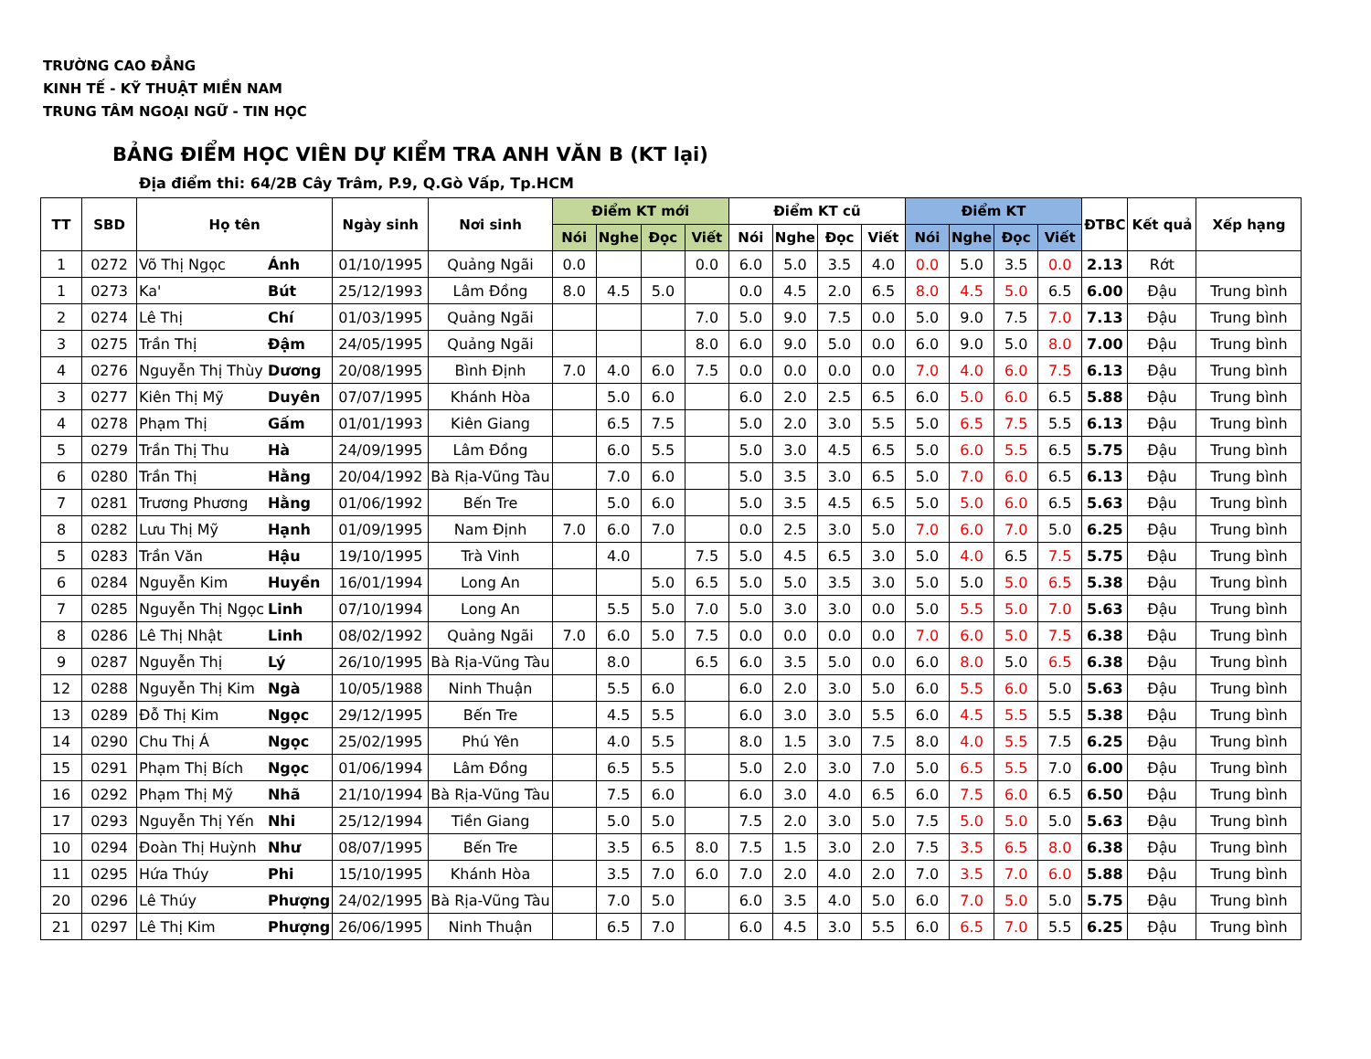TRƯỜNG CAO ĐẲNG
KINH TẾ - KỸ THUẬT MIỀN NAM
TRUNG TÂM NGOẠI NGỮ - TIN HỌC
BẢNG ĐIỂM HỌC VIÊN DỰ KIỂM TRA ANH VĂN B (KT lại)
Địa điểm thi: 64/2B Cây Trâm, P.9, Q.Gò Vấp, Tp.HCM
| TT | SBD | Họ tên | | Ngày sinh | Nơi sinh | Điểm KT mới | | | | Điểm KT cũ | | | | Điểm KT | | | | ĐTBC | Kết quả | Xếp hạng |
| --- | --- | --- | --- | --- | --- | --- | --- | --- | --- | --- | --- | --- | --- | --- | --- | --- | --- | --- | --- | --- |
| | | | | | | Nói | Nghe | Đọc | Viết | Nói | Nghe | Đọc | Viết | Nói | Nghe | Đọc | Viết | | | |
| 1 | 0272 | Võ Thị Ngọc | Ánh | 01/10/1995 | Quảng Ngãi | 0.0 | | | 0.0 | 6.0 | 5.0 | 3.5 | 4.0 | 0.0 | 5.0 | 3.5 | 0.0 | 2.13 | Rớt | |
| 1 | 0273 | Ka' | Bút | 25/12/1993 | Lâm Đồng | 8.0 | 4.5 | 5.0 | | 0.0 | 4.5 | 2.0 | 6.5 | 8.0 | 4.5 | 5.0 | 6.5 | 6.00 | Đậu | Trung bình |
| 2 | 0274 | Lê Thị | Chí | 01/03/1995 | Quảng Ngãi | | | | 7.0 | 5.0 | 9.0 | 7.5 | 0.0 | 5.0 | 9.0 | 7.5 | 7.0 | 7.13 | Đậu | Trung bình |
| 3 | 0275 | Trần Thị | Đậm | 24/05/1995 | Quảng Ngãi | | | | 8.0 | 6.0 | 9.0 | 5.0 | 0.0 | 6.0 | 9.0 | 5.0 | 8.0 | 7.00 | Đậu | Trung bình |
| 4 | 0276 | Nguyễn Thị Thùy | Dương | 20/08/1995 | Bình Định | 7.0 | 4.0 | 6.0 | 7.5 | 0.0 | 0.0 | 0.0 | 0.0 | 7.0 | 4.0 | 6.0 | 7.5 | 6.13 | Đậu | Trung bình |
| 3 | 0277 | Kiên Thị Mỹ | Duyên | 07/07/1995 | Khánh Hòa | | 5.0 | 6.0 | | 6.0 | 2.0 | 2.5 | 6.5 | 6.0 | 5.0 | 6.0 | 6.5 | 5.88 | Đậu | Trung bình |
| 4 | 0278 | Phạm Thị | Gấm | 01/01/1993 | Kiên Giang | | 6.5 | 7.5 | | 5.0 | 2.0 | 3.0 | 5.5 | 5.0 | 6.5 | 7.5 | 5.5 | 6.13 | Đậu | Trung bình |
| 5 | 0279 | Trần Thị Thu | Hà | 24/09/1995 | Lâm Đồng | | 6.0 | 5.5 | | 5.0 | 3.0 | 4.5 | 6.5 | 5.0 | 6.0 | 5.5 | 6.5 | 5.75 | Đậu | Trung bình |
| 6 | 0280 | Trần Thị | Hằng | 20/04/1992 | Bà Rịa-Vũng Tàu | | 7.0 | 6.0 | | 5.0 | 3.5 | 3.0 | 6.5 | 5.0 | 7.0 | 6.0 | 6.5 | 6.13 | Đậu | Trung bình |
| 7 | 0281 | Trương Phương | Hằng | 01/06/1992 | Bến Tre | | 5.0 | 6.0 | | 5.0 | 3.5 | 4.5 | 6.5 | 5.0 | 5.0 | 6.0 | 6.5 | 5.63 | Đậu | Trung bình |
| 8 | 0282 | Lưu Thị Mỹ | Hạnh | 01/09/1995 | Nam Định | 7.0 | 6.0 | 7.0 | | 0.0 | 2.5 | 3.0 | 5.0 | 7.0 | 6.0 | 7.0 | 5.0 | 6.25 | Đậu | Trung bình |
| 5 | 0283 | Trần Văn | Hậu | 19/10/1995 | Trà Vinh | | 4.0 | | 7.5 | 5.0 | 4.5 | 6.5 | 3.0 | 5.0 | 4.0 | 6.5 | 7.5 | 5.75 | Đậu | Trung bình |
| 6 | 0284 | Nguyễn Kim | Huyền | 16/01/1994 | Long An | | | 5.0 | 6.5 | 5.0 | 5.0 | 3.5 | 3.0 | 5.0 | 5.0 | 5.0 | 6.5 | 5.38 | Đậu | Trung bình |
| 7 | 0285 | Nguyễn Thị Ngọc | Linh | 07/10/1994 | Long An | | 5.5 | 5.0 | 7.0 | 5.0 | 3.0 | 3.0 | 0.0 | 5.0 | 5.5 | 5.0 | 7.0 | 5.63 | Đậu | Trung bình |
| 8 | 0286 | Lê Thị Nhật | Linh | 08/02/1992 | Quảng Ngãi | 7.0 | 6.0 | 5.0 | 7.5 | 0.0 | 0.0 | 0.0 | 0.0 | 7.0 | 6.0 | 5.0 | 7.5 | 6.38 | Đậu | Trung bình |
| 9 | 0287 | Nguyễn Thị | Lý | 26/10/1995 | Bà Rịa-Vũng Tàu | | 8.0 | | 6.5 | 6.0 | 3.5 | 5.0 | 0.0 | 6.0 | 8.0 | 5.0 | 6.5 | 6.38 | Đậu | Trung bình |
| 12 | 0288 | Nguyễn Thị Kim | Ngà | 10/05/1988 | Ninh Thuận | | 5.5 | 6.0 | | 6.0 | 2.0 | 3.0 | 5.0 | 6.0 | 5.5 | 6.0 | 5.0 | 5.63 | Đậu | Trung bình |
| 13 | 0289 | Đỗ Thị Kim | Ngọc | 29/12/1995 | Bến Tre | | 4.5 | 5.5 | | 6.0 | 3.0 | 3.0 | 5.5 | 6.0 | 4.5 | 5.5 | 5.5 | 5.38 | Đậu | Trung bình |
| 14 | 0290 | Chu Thị Á | Ngọc | 25/02/1995 | Phú Yên | | 4.0 | 5.5 | | 8.0 | 1.5 | 3.0 | 7.5 | 8.0 | 4.0 | 5.5 | 7.5 | 6.25 | Đậu | Trung bình |
| 15 | 0291 | Phạm Thị Bích | Ngọc | 01/06/1994 | Lâm Đồng | | 6.5 | 5.5 | | 5.0 | 2.0 | 3.0 | 7.0 | 5.0 | 6.5 | 5.5 | 7.0 | 6.00 | Đậu | Trung bình |
| 16 | 0292 | Phạm Thị Mỹ | Nhã | 21/10/1994 | Bà Rịa-Vũng Tàu | | 7.5 | 6.0 | | 6.0 | 3.0 | 4.0 | 6.5 | 6.0 | 7.5 | 6.0 | 6.5 | 6.50 | Đậu | Trung bình |
| 17 | 0293 | Nguyễn Thị Yến | Nhi | 25/12/1994 | Tiền Giang | | 5.0 | 5.0 | | 7.5 | 2.0 | 3.0 | 5.0 | 7.5 | 5.0 | 5.0 | 5.0 | 5.63 | Đậu | Trung bình |
| 10 | 0294 | Đoàn Thị Huỳnh | Như | 08/07/1995 | Bến Tre | | 3.5 | 6.5 | 8.0 | 7.5 | 1.5 | 3.0 | 2.0 | 7.5 | 3.5 | 6.5 | 8.0 | 6.38 | Đậu | Trung bình |
| 11 | 0295 | Hứa Thúy | Phi | 15/10/1995 | Khánh Hòa | | 3.5 | 7.0 | 6.0 | 7.0 | 2.0 | 4.0 | 2.0 | 7.0 | 3.5 | 7.0 | 6.0 | 5.88 | Đậu | Trung bình |
| 20 | 0296 | Lê Thúy | Phượng | 24/02/1995 | Bà Rịa-Vũng Tàu | | 7.0 | 5.0 | | 6.0 | 3.5 | 4.0 | 5.0 | 6.0 | 7.0 | 5.0 | 5.0 | 5.75 | Đậu | Trung bình |
| 21 | 0297 | Lê Thị Kim | Phượng | 26/06/1995 | Ninh Thuận | | 6.5 | 7.0 | | 6.0 | 4.5 | 3.0 | 5.5 | 6.0 | 6.5 | 7.0 | 5.5 | 6.25 | Đậu | Trung bình |